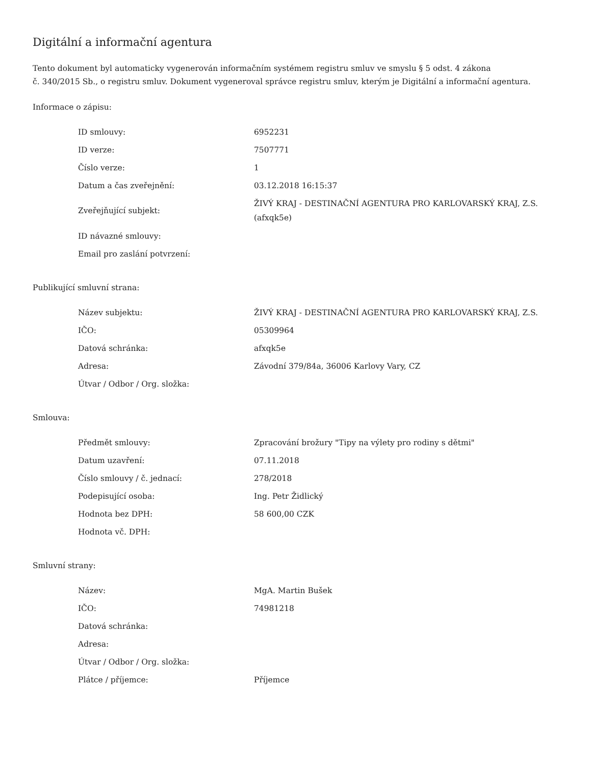Digitální a informační agentura
Tento dokument byl automaticky vygenerován informačním systémem registru smluv ve smyslu § 5 odst. 4 zákona
č. 340/2015 Sb., o registru smluv. Dokument vygeneroval správce registru smluv, kterým je Digitální a informační agentura.
Informace o zápisu:
| ID smlouvy: | 6952231 |
| ID verze: | 7507771 |
| Číslo verze: | 1 |
| Datum a čas zveřejnění: | 03.12.2018 16:15:37 |
| Zveřejňující subjekt: | ŽIVÝ KRAJ - DESTINAČNÍ AGENTURA PRO KARLOVARSKÝ KRAJ, Z.S. (afxqk5e) |
| ID návazné smlouvy: | |
| Email pro zaslání potvrzení: | |
Publikující smluvní strana:
| Název subjektu: | ŽIVÝ KRAJ - DESTINAČNÍ AGENTURA PRO KARLOVARSKÝ KRAJ, Z.S. |
| IČO: | 05309964 |
| Datová schránka: | afxqk5e |
| Adresa: | Závodní 379/84a, 36006 Karlovy Vary, CZ |
| Útvar / Odbor / Org. složka: | |
Smlouva:
| Předmět smlouvy: | Zpracování brožury "Tipy na výlety pro rodiny s dětmi" |
| Datum uzavření: | 07.11.2018 |
| Číslo smlouvy / č. jednací: | 278/2018 |
| Podepisující osoba: | Ing. Petr Židlický |
| Hodnota bez DPH: | 58 600,00 CZK |
| Hodnota vč. DPH: | |
Smluvní strany:
| Název: | MgA. Martin Bušek |
| IČO: | 74981218 |
| Datová schránka: | |
| Adresa: | |
| Útvar / Odbor / Org. složka: | |
| Plátce / příjemce: | Příjemce |